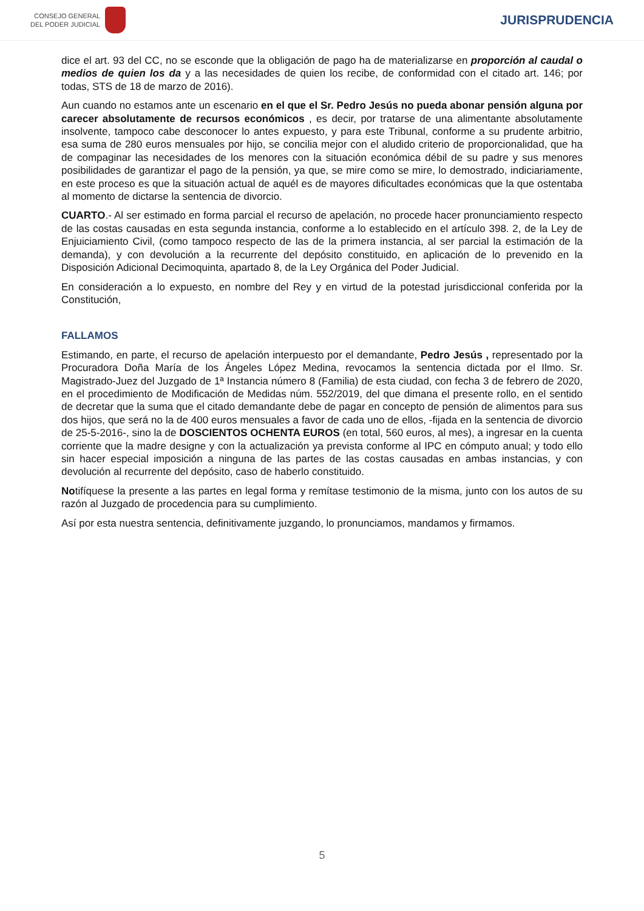CONSEJO GENERAL
DEL PODER JUDICIAL
JURISPRUDENCIA
dice el art. 93 del CC, no se esconde que la obligación de pago ha de materializarse en proporción al caudal o medios de quien los da y a las necesidades de quien los recibe, de conformidad con el citado art. 146; por todas, STS de 18 de marzo de 2016).
Aun cuando no estamos ante un escenario en el que el Sr. Pedro Jesús no pueda abonar pensión alguna por carecer absolutamente de recursos económicos , es decir, por tratarse de una alimentante absolutamente insolvente, tampoco cabe desconocer lo antes expuesto, y para este Tribunal, conforme a su prudente arbitrio, esa suma de 280 euros mensuales por hijo, se concilia mejor con el aludido criterio de proporcionalidad, que ha de compaginar las necesidades de los menores con la situación económica débil de su padre y sus menores posibilidades de garantizar el pago de la pensión, ya que, se mire como se mire, lo demostrado, indiciariamente, en este proceso es que la situación actual de aquél es de mayores dificultades económicas que la que ostentaba al momento de dictarse la sentencia de divorcio.
CUARTO.- Al ser estimado en forma parcial el recurso de apelación, no procede hacer pronunciamiento respecto de las costas causadas en esta segunda instancia, conforme a lo establecido en el artículo 398. 2, de la Ley de Enjuiciamiento Civil, (como tampoco respecto de las de la primera instancia, al ser parcial la estimación de la demanda), y con devolución a la recurrente del depósito constituido, en aplicación de lo prevenido en la Disposición Adicional Decimoquinta, apartado 8, de la Ley Orgánica del Poder Judicial.
En consideración a lo expuesto, en nombre del Rey y en virtud de la potestad jurisdiccional conferida por la Constitución,
FALLAMOS
Estimando, en parte, el recurso de apelación interpuesto por el demandante, Pedro Jesús , representado por la Procuradora Doña María de los Ángeles López Medina, revocamos la sentencia dictada por el Ilmo. Sr. Magistrado-Juez del Juzgado de 1ª Instancia número 8 (Familia) de esta ciudad, con fecha 3 de febrero de 2020, en el procedimiento de Modificación de Medidas núm. 552/2019, del que dimana el presente rollo, en el sentido de decretar que la suma que el citado demandante debe de pagar en concepto de pensión de alimentos para sus dos hijos, que será no la de 400 euros mensuales a favor de cada uno de ellos, -fijada en la sentencia de divorcio de 25-5-2016-, sino la de DOSCIENTOS OCHENTA EUROS (en total, 560 euros, al mes), a ingresar en la cuenta corriente que la madre designe y con la actualización ya prevista conforme al IPC en cómputo anual; y todo ello sin hacer especial imposición a ninguna de las partes de las costas causadas en ambas instancias, y con devolución al recurrente del depósito, caso de haberlo constituido.
Notifíquese la presente a las partes en legal forma y remítase testimonio de la misma, junto con los autos de su razón al Juzgado de procedencia para su cumplimiento.
Así por esta nuestra sentencia, definitivamente juzgando, lo pronunciamos, mandamos y firmamos.
5